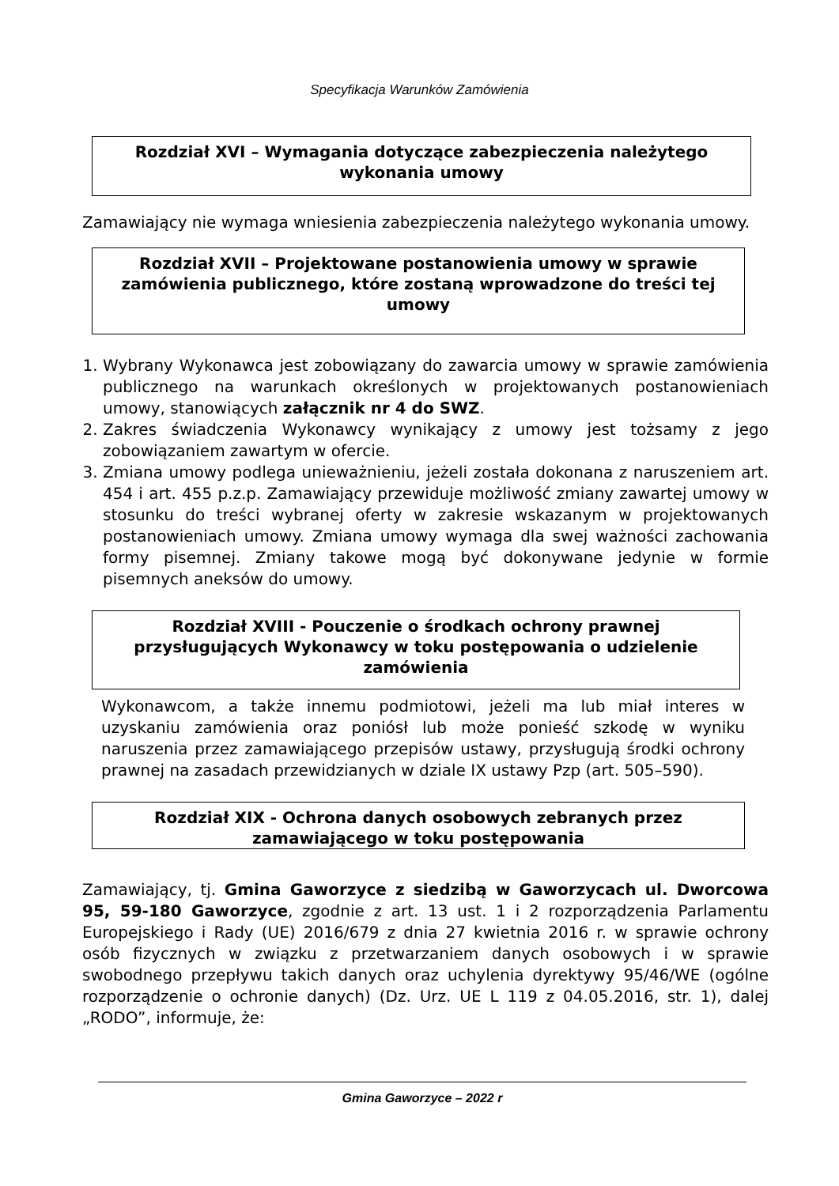Specyfikacja Warunków Zamówienia
Rozdział XVI – Wymagania dotyczące zabezpieczenia należytego wykonania umowy
Zamawiający nie wymaga wniesienia zabezpieczenia należytego wykonania umowy.
Rozdział XVII – Projektowane postanowienia umowy w sprawie zamówienia publicznego, które zostaną wprowadzone do treści tej umowy
1. Wybrany Wykonawca jest zobowiązany do zawarcia umowy w sprawie zamówienia publicznego na warunkach określonych w projektowanych postanowieniach umowy, stanowiących załącznik nr 4 do SWZ.
2. Zakres świadczenia Wykonawcy wynikający z umowy jest tożsamy z jego zobowiązaniem zawartym w ofercie.
3. Zmiana umowy podlega unieważnieniu, jeżeli została dokonana z naruszeniem art. 454 i art. 455 p.z.p. Zamawiający przewiduje możliwość zmiany zawartej umowy w stosunku do treści wybranej oferty w zakresie wskazanym w projektowanych postanowieniach umowy. Zmiana umowy wymaga dla swej ważności zachowania formy pisemnej. Zmiany takowe mogą być dokonywane jedynie w formie pisemnych aneksów do umowy.
Rozdział XVIII - Pouczenie o środkach ochrony prawnej przysługujących Wykonawcy w toku postępowania o udzielenie zamówienia
Wykonawcom, a także innemu podmiotowi, jeżeli ma lub miał interes w uzyskaniu zamówienia oraz poniósł lub może ponieść szkodę w wyniku naruszenia przez zamawiającego przepisów ustawy, przysługują środki ochrony prawnej na zasadach przewidzianych w dziale IX ustawy Pzp (art. 505–590).
Rozdział XIX - Ochrona danych osobowych zebranych przez zamawiającego w toku postępowania
Zamawiający, tj. Gmina Gaworzyce z siedzibą w Gaworzycach ul. Dworcowa 95, 59-180 Gaworzyce, zgodnie z art. 13 ust. 1 i 2 rozporządzenia Parlamentu Europejskiego i Rady (UE) 2016/679 z dnia 27 kwietnia 2016 r. w sprawie ochrony osób fizycznych w związku z przetwarzaniem danych osobowych i w sprawie swobodnego przepływu takich danych oraz uchylenia dyrektywy 95/46/WE (ogólne rozporządzenie o ochronie danych) (Dz. Urz. UE L 119 z 04.05.2016, str. 1), dalej „RODO”, informuje, że:
Gmina Gaworzyce – 2022 r